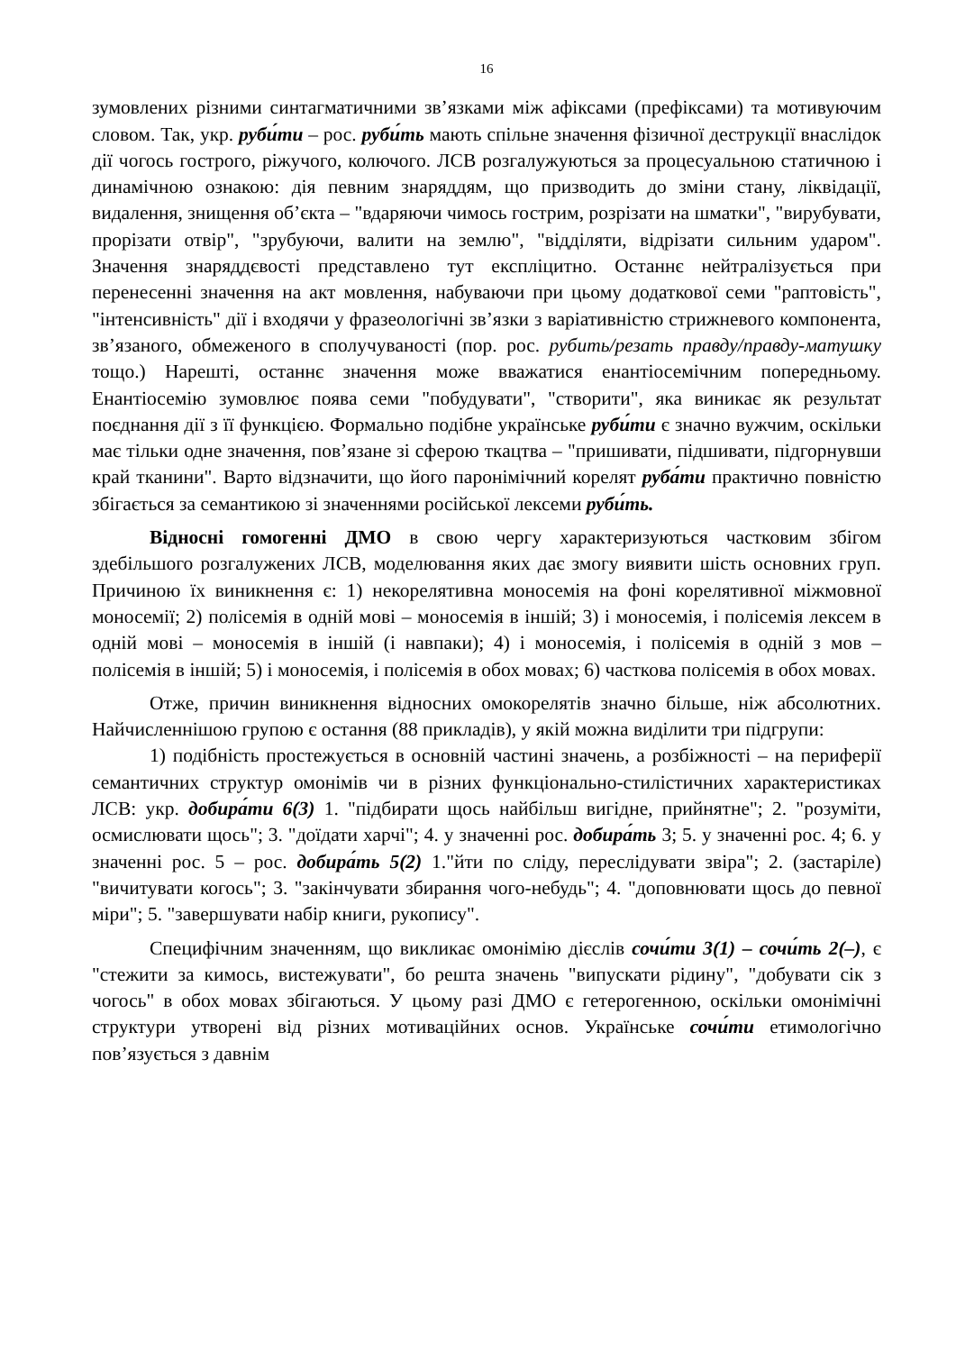16
зумовлених різними синтагматичними зв’язками між афіксами (префіксами) та мотивуючим словом. Так, укр. руби́ти – рос. руби́ть мають спільне значення фізичної деструкції внаслідок дії чогось гострого, ріжучого, колючого. ЛСВ розгалужуються за процесуальною статичною і динамічною ознакою: дія певним знаряддям, що призводить до зміни стану, ліквідації, видалення, знищення об’єкта – "вдаряючи чимось гострим, розрізати на шматки", "вирубувати, прорізати отвір", "зрубуючи, валити на землю", "відділяти, відрізати сильним ударом". Значення знаряддєвості представлено тут експліцитно. Останнє нейтралізується при перенесенні значення на акт мовлення, набуваючи при цьому додаткової семи "раптовість", "інтенсивність" дії і входячи у фразеологічні зв’язки з варіативністю стрижневого компонента, зв’язаного, обмеженого в сполучуваності (пор. рос. рубить/резать правду/правду-матушку тощо.) Нарешті, останнє значення може вважатися енантіосемічним попередньому. Енантіосемію зумовлює поява семи "побудувати", "створити", яка виникає як результат поєднання дії з її функцією. Формально подібне українське руби́ти є значно вужчим, оскільки має тільки одне значення, пов’язане зі сферою ткацтва – "пришивати, підшивати, підгорнувши край тканини". Варто відзначити, що його паронімічний корелят руба́ти практично повністю збігається за семантикою зі значеннями російської лексеми руби́ть.
Відносні гомогенні ДМО в свою чергу характеризуються частковим збігом здебільшого розгалужених ЛСВ, моделювання яких дає змогу виявити шість основних груп. Причиною їх виникнення є: 1) некорелятивна моносемія на фоні корелятивної міжмовної моносемії; 2) полісемія в одній мові – моносемія в іншій; 3) і моносемія, і полісемія лексем в одній мові – моносемія в іншій (і навпаки); 4) і моносемія, і полісемія в одній з мов – полісемія в іншій; 5) і моносемія, і полісемія в обох мовах; 6) часткова полісемія в обох мовах.
Отже, причин виникнення відносних омокорелятів значно більше, ніж абсолютних. Найчисленнішою групою є остання (88 прикладів), у якій можна виділити три підгрупи:
1) подібність простежується в основній частині значень, а розбіжності – на периферії семантичних структур омонімів чи в різних функціонально-стилістичних характеристиках ЛСВ: укр. добира́ти 6(3) 1. "підбирати щось найбільш вигідне, прийнятне"; 2. "розуміти, осмислювати щось"; 3. "доїдати харчі"; 4. у значенні рос. добира́ть 3; 5. у значенні рос. 4; 6. у значенні рос. 5 – рос. добира́ть 5(2) 1."йти по сліду, переслідувати звіра"; 2. (застаріле) "вичитувати когось"; 3. "закінчувати збирання чого-небудь"; 4. "доповнювати щось до певної міри"; 5. "завершувати набір книги, рукопису".
Специфічним значенням, що викликає омонімію дієслів сочи́ти 3(1) – сочи́ть 2(–), є "стежити за кимось, вистежувати", бо решта значень "випускати рідину", "добувати сік з чогось" в обох мовах збігаються. У цьому разі ДМО є гетерогенною, оскільки омонімічні структури утворені від різних мотиваційних основ. Українське сочи́ти етимологічно пов’язується з давнім